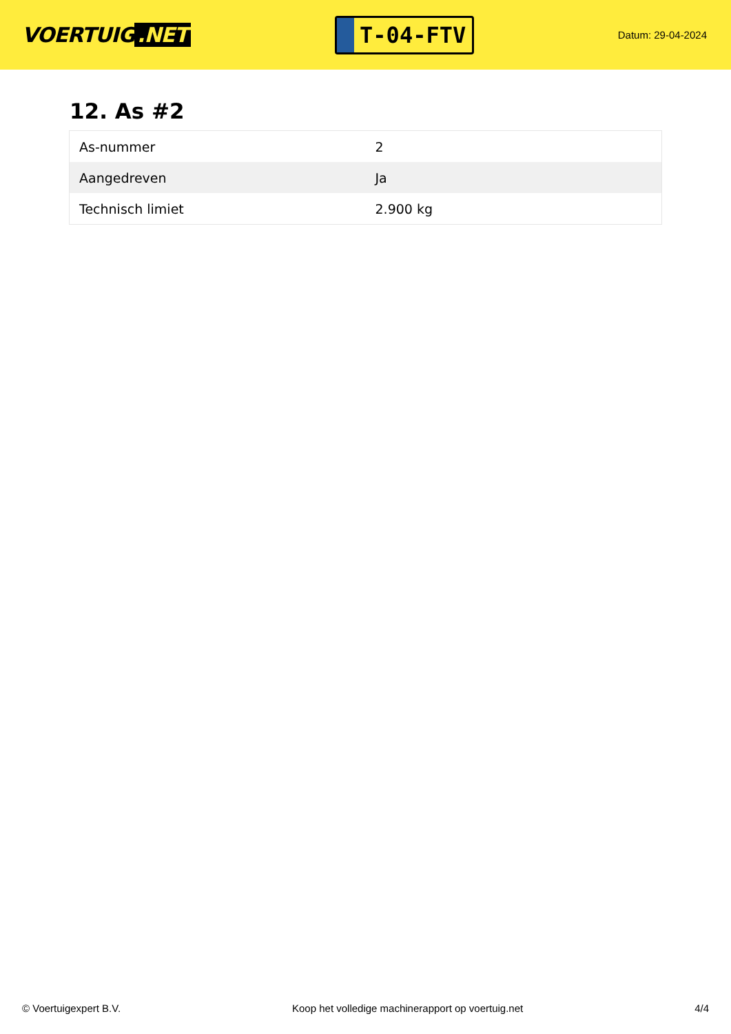VOERTUIG.NET
T-04-FTV
Datum: 29-04-2024
12. As #2
| As-nummer | 2 |
| Aangedreven | Ja |
| Technisch limiet | 2.900 kg |
© Voertuigexpert B.V. Koop het volledige machinerapport op voertuig.net 4/4